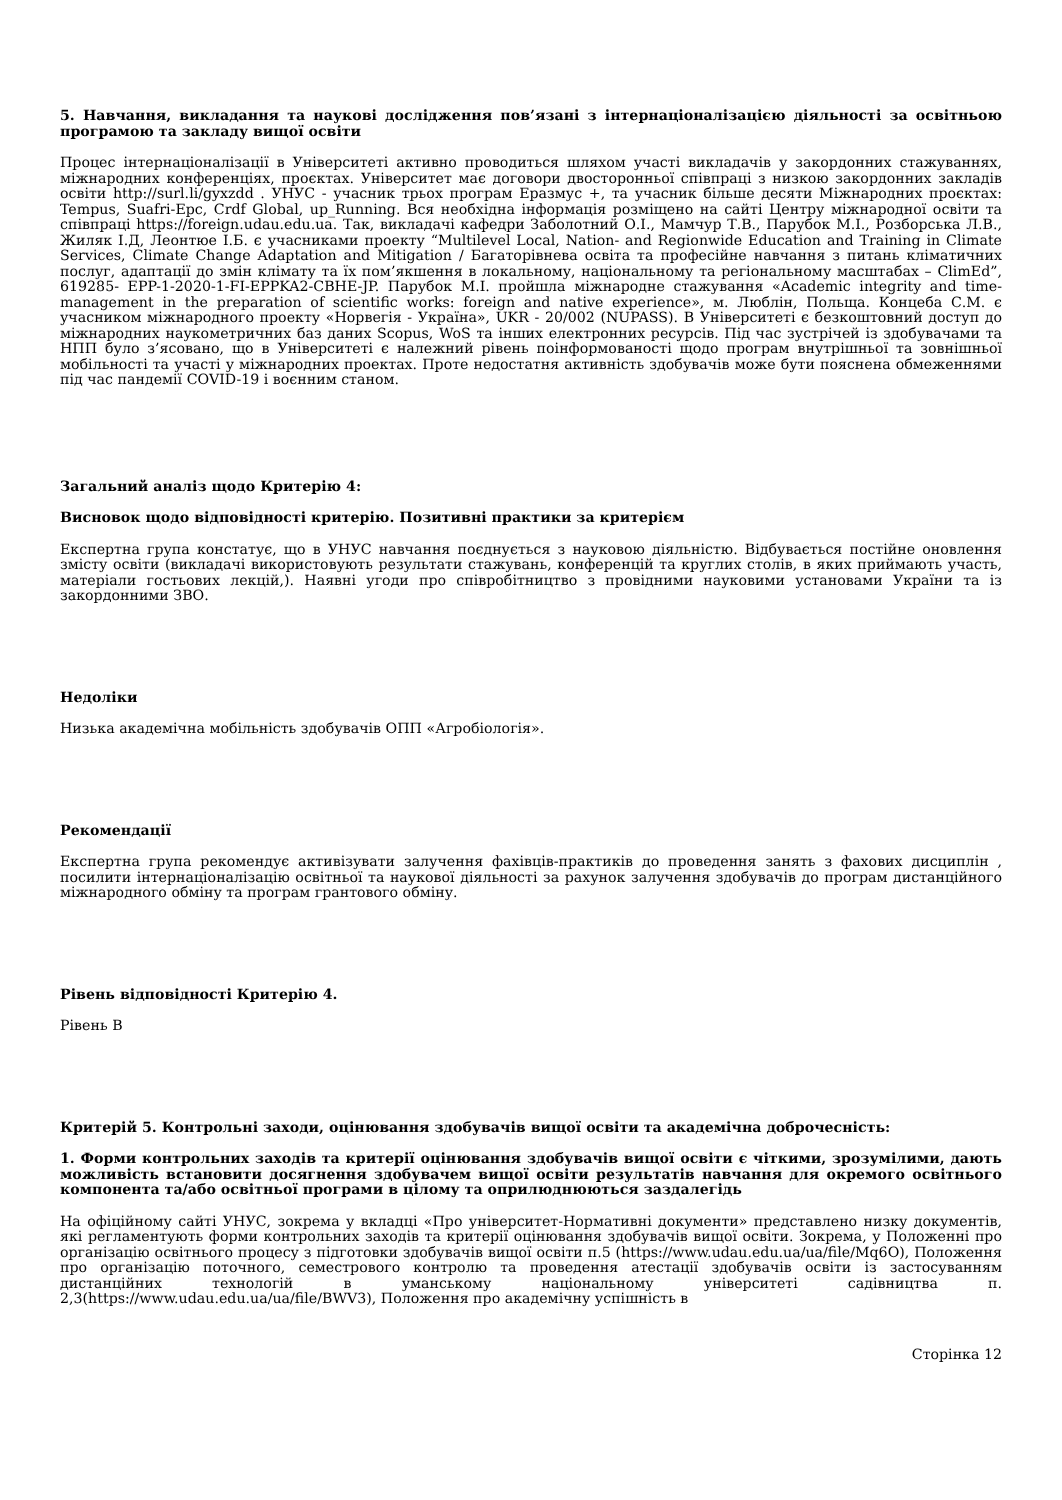5. Навчання, викладання та наукові дослідження пов’язані з інтернаціоналізацією діяльності за освітньою програмою та закладу вищої освіти
Процес інтернаціоналізації в Університеті активно проводиться шляхом участі викладачів у закордонних стажуваннях, міжнародних конференціях, проєктах. Університет має договори двосторонньої співпраці з низкою закордонних закладів освіти http://surl.li/gyxzdd . УНУС - учасник трьох програм Еразмус +, та учасник більше десяти Міжнародних проєктах: Tempus, Suafri-Epc, Crdf Global, up_Running. Вся необхідна інформація розміщено на сайті Центру міжнародної освіти та співпраці https://foreign.udau.edu.ua. Так, викладачі кафедри Заболотний О.І., Мамчур Т.В., Парубок М.І., Розборська Л.В., Жиляк І.Д, Леонтюе І.Б. є учасниками проекту “Multilevel Local, Nation- and Regionwide Education and Training in Climate Services, Climate Change Adaptation and Mitigation / Багаторівнева освіта та професійне навчання з питань кліматичних послуг, адаптації до змін клімату та їх пом’якшення в локальному, національному та регіональному масштабах – ClimEd”, 619285- EPP-1-2020-1-FI-EPPKA2-CBHE-JP. Парубок М.І. пройшла міжнародне стажування «Academic integrity and time-management in the preparation of scientific works: foreign and native experience», м. Люблін, Польща. Концеба С.М. є учасником міжнародного проекту «Норвегія - Україна», UKR - 20/002 (NUPASS). В Університеті є безкоштовний доступ до міжнародних наукометричних баз даних Scopus, WoS та інших електронних ресурсів. Під час зустрічей із здобувачами та НПП було з’ясовано, що в Університеті є належний рівень поінформованості щодо програм внутрішньої та зовнішньої мобільності та участі у міжнародних проектах. Проте недостатня активність здобувачів може бути пояснена обмеженнями під час пандемії COVID-19 і воєнним станом.
Загальний аналіз щодо Критерію 4:
Висновок щодо відповідності критерію. Позитивні практики за критерієм
Експертна група констатує, що в УНУС навчання поєднується з науковою діяльністю. Відбувається постійне оновлення змісту освіти (викладачі використовують результати стажувань, конференцій та круглих столів, в яких приймають участь, матеріали гостьових лекцій,). Наявні угоди про співробітництво з провідними науковими установами України та із закордонними ЗВО.
Недоліки
Низька академічна мобільність здобувачів ОПП «Агробіологія».
Рекомендації
Експертна група рекомендує активізувати залучення фахівців-практиків до проведення занять з фахових дисциплін , посилити інтернаціоналізацію освітньої та наукової діяльності за рахунок залучення здобувачів до програм дистанційного міжнародного обміну та програм грантового обміну.
Рівень відповідності Критерію 4.
Рівень B
Критерій 5. Контрольні заходи, оцінювання здобувачів вищої освіти та академічна доброчесність:
1. Форми контрольних заходів та критерії оцінювання здобувачів вищої освіти є чіткими, зрозумілими, дають можливість встановити досягнення здобувачем вищої освіти результатів навчання для окремого освітнього компонента та/або освітньої програми в цілому та оприлюднюються заздалегідь
На офіційному сайті УНУС, зокрема у вкладці «Про університет-Нормативні документи» представлено низку документів, які регламентують форми контрольних заходів та критерії оцінювання здобувачів вищої освіти. Зокрема, у Положенні про організацію освітнього процесу з підготовки здобувачів вищої освіти п.5 (https://www.udau.edu.ua/ua/file/Mq6O), Положення про організацію поточного, семестрового контролю та проведення атестації здобувачів освіти із застосуванням дистанційних технологій в уманському національному університеті садівництва п. 2,3(https://www.udau.edu.ua/ua/file/BWV3), Положення про академічну успішність в
Сторінка 12